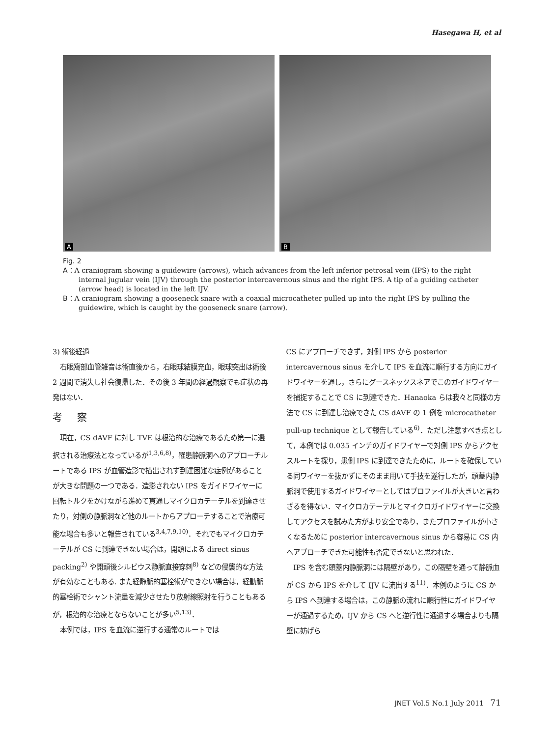Hasegawa H, et al
A
B
Fig. 2
A：A craniogram showing a guidewire (arrows), which advances from the left inferior petrosal vein (IPS) to the right internal jugular vein (IJV) through the posterior intercavernous sinus and the right IPS. A tip of a guiding catheter (arrow head) is located in the left IJV.
B：A craniogram showing a gooseneck snare with a coaxial microcatheter pulled up into the right IPS by pulling the guidewire, which is caught by the gooseneck snare (arrow).
3) 術後経過
右眼窩部血管雑音は術直後から，右眼球結膜充血，眼球突出は術後 2 週間で消失し社会復帰した．その後 3 年間の経過観察でも症状の再発はない．
考 察
現在，CS dAVF に対し TVE は根治的な治療であるため第一に選択される治療法となっているが<sup>1,3,6,8)</sup>，罹患静脈洞へのアプローチルートである IPS が血管造影で描出されず到達困難な症例があることが大きな問題の一つである．造影されない IPS をガイドワイヤーに回転トルクをかけながら進めて貫通しマイクロカテーテルを到達させたり，対側の静脈洞など他のルートからアプローチすることで治療可能な場合も多いと報告されている<sup>3,4,7,9,10)</sup>．それでもマイクロカテーテルが CS に到達できない場合は，開頭による direct sinus packing<sup>2)</sup> や開頭後シルビウス静脈直接穿刺<sup>8)</sup> などの侵襲的な方法が有効なこともある. また経静脈的塞栓術ができない場合は，経動脈的塞栓術でシャント流量を減少させたり放射線照射を行うこともあるが，根治的な治療とならないことが多い<sup>5,13)</sup>．
本例では，IPS を血流に逆行する通常のルートでは
CS にアプローチできず，対側 IPS から posterior intercavernous sinus を介して IPS を血流に順行する方向にガイドワイヤーを通し，さらにグースネックスネアでこのガイドワイヤーを捕捉することで CS に到達できた．Hanaoka らは我々と同様の方法で CS に到達し治療できた CS dAVF の 1 例を microcatheter pull-up technique として報告している<sup>6)</sup>．ただし注意すべき点として，本例では 0.035 インチのガイドワイヤーで対側 IPS からアクセスルートを探り，患側 IPS に到達できたために，ルートを確保している同ワイヤーを抜かずにそのまま用いて手技を遂行したが，頭蓋内静脈洞で使用するガイドワイヤーとしてはプロファイルが大きいと言わざるを得ない．マイクロカテーテルとマイクロガイドワイヤーに交換してアクセスを試みた方がより安全であり，またプロファイルが小さくなるために posterior intercavernous sinus から容易に CS 内へアプローチできた可能性も否定できないと思われた．
IPS を含む頭蓋内静脈洞には隔壁があり，この隔壁を通って静脈血が CS から IPS を介して IJV に流出する<sup>11)</sup>．本例のように CS から IPS へ到達する場合は，この静脈の流れに順行性にガイドワイヤーが通過するため，IJV から CS へと逆行性に通過する場合よりも隔壁に妨げら
JNET Vol.5 No.1 July 2011 71